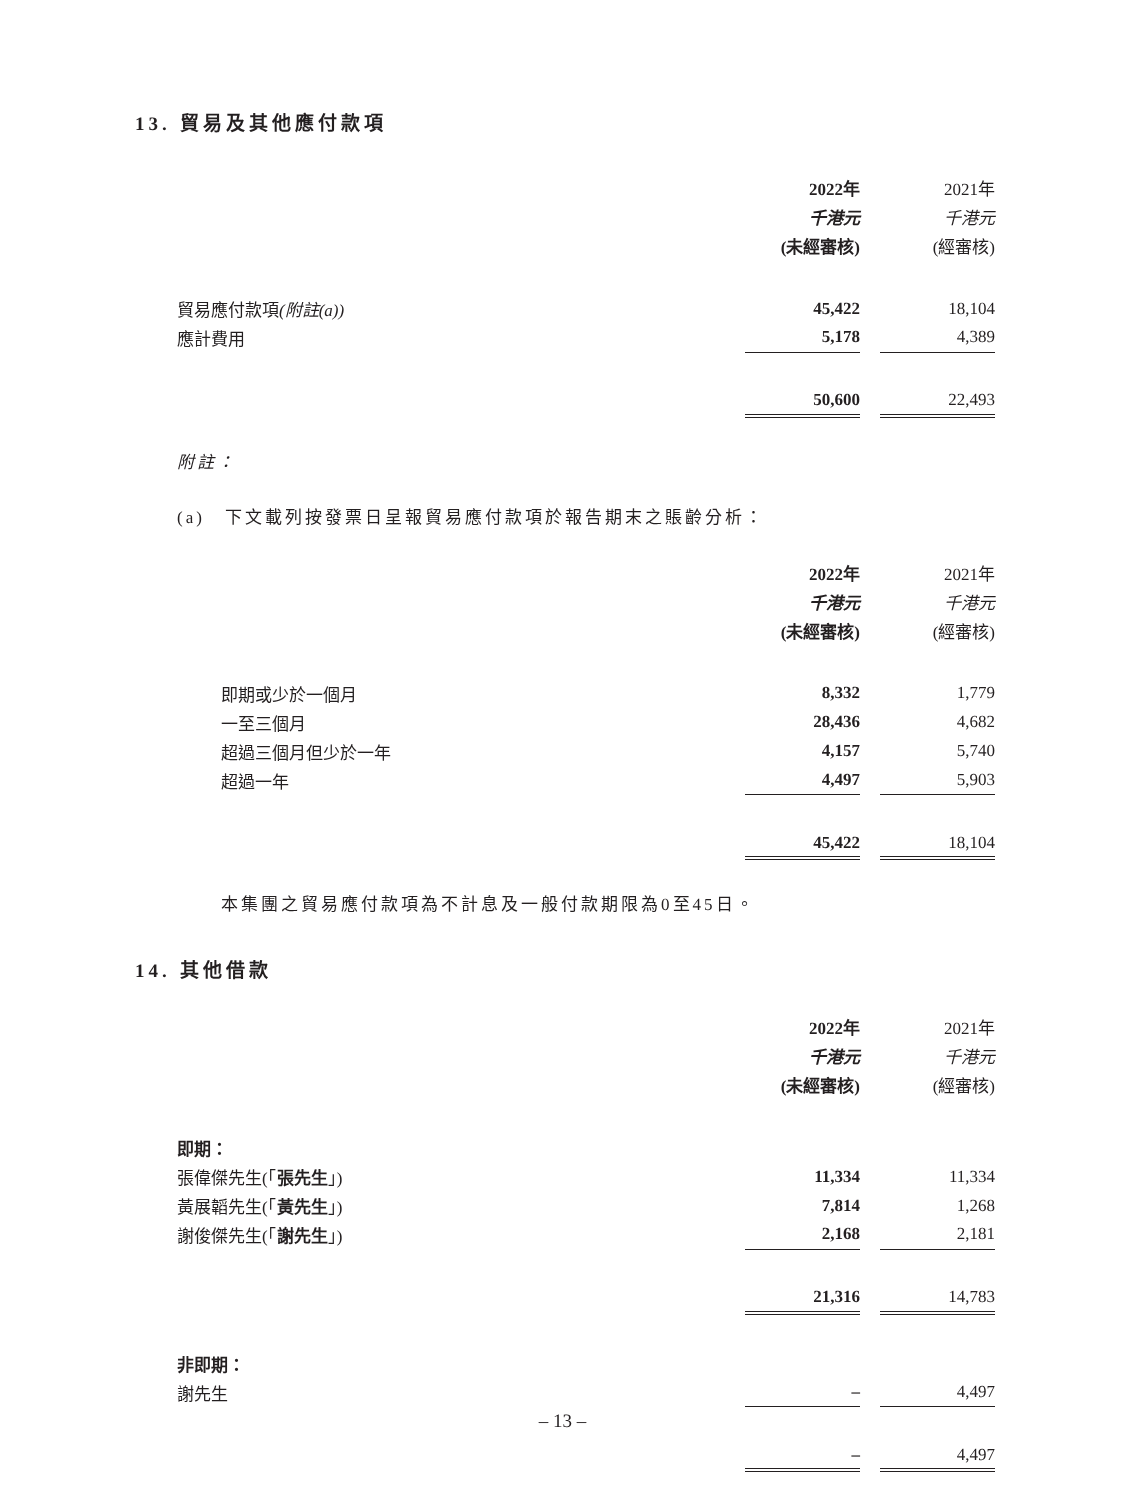13. 貿易及其他應付款項
| | 2022年 | | 2021年 |
| | 千港元 | | 千港元 |
| | (未經審核) | | (經審核) |
| 貿易應付款項 (附註(a)) | 45,422 | | 18,104 |
| 應計費用 | 5,178 | | 4,389 |
| | 50,600 | | 22,493 |
附註：
(a)　下文載列按發票日呈報貿易應付款項於報告期末之賬齡分析：
| | 2022年 | | 2021年 |
| | 千港元 | | 千港元 |
| | (未經審核) | | (經審核) |
| 即期或少於一個月 | 8,332 | | 1,779 |
| 一至三個月 | 28,436 | | 4,682 |
| 超過三個月但少於一年 | 4,157 | | 5,740 |
| 超過一年 | 4,497 | | 5,903 |
| | 45,422 | | 18,104 |
本集團之貿易應付款項為不計息及一般付款期限為0至45日。
14. 其他借款
| | 2022年 | | 2021年 |
| | 千港元 | | 千港元 |
| | (未經審核) | | (經審核) |
| 即期： | | | |
| 張偉傑先生(「 張先生 」) | 11,334 | | 11,334 |
| 黃展韜先生(「 黃先生 」) | 7,814 | | 1,268 |
| 謝俊傑先生(「 謝先生 」) | 2,168 | | 2,181 |
| | 21,316 | | 14,783 |
| 非即期： | | | |
| 謝先生 | – | | 4,497 |
| | – | | 4,497 |
– 13 –